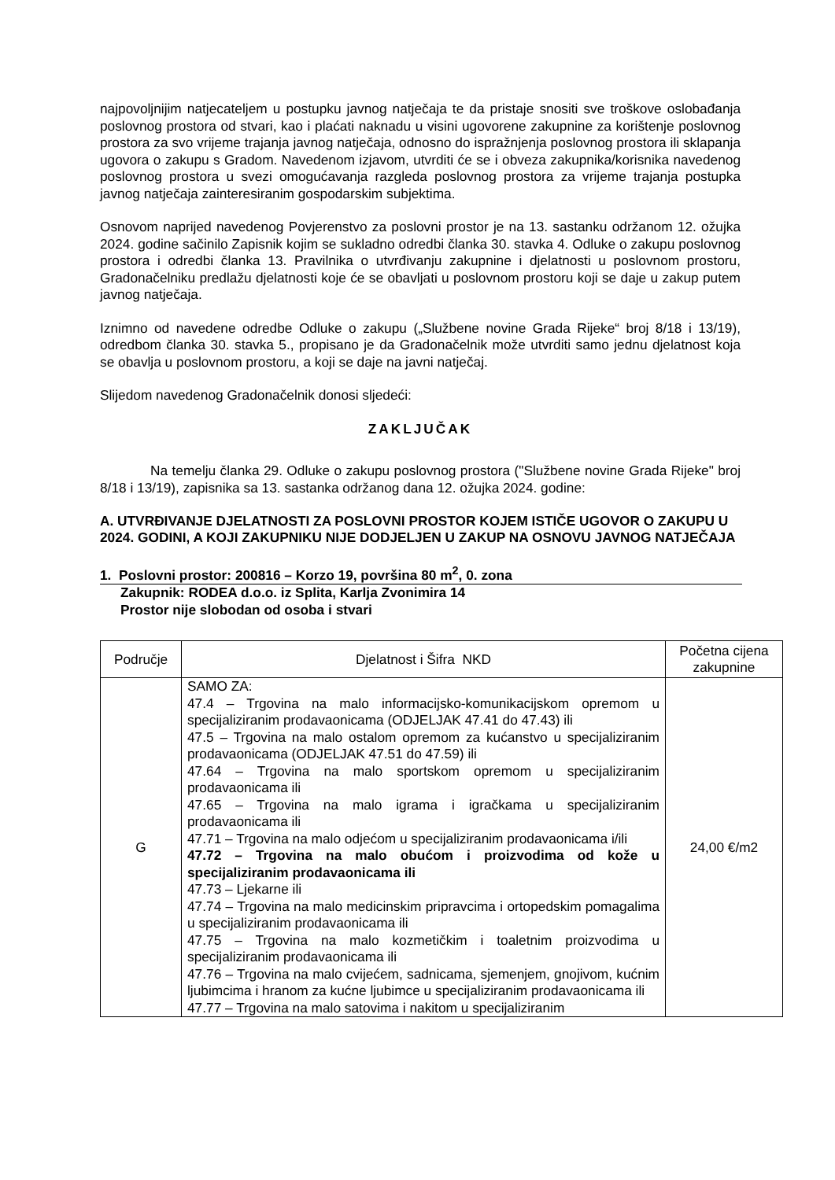najpovoljnijim natjecateljem u postupku javnog natječaja te da pristaje snositi sve troškove oslobađanja poslovnog prostora od stvari, kao i plaćati naknadu u visini ugovorene zakupnine za korištenje poslovnog prostora za svo vrijeme trajanja javnog natječaja, odnosno do ispražnjenja poslovnog prostora ili sklapanja ugovora o zakupu s Gradom. Navedenom izjavom, utvrditi će se i obveza zakupnika/korisnika navedenog poslovnog prostora u svezi omogućavanja razgleda poslovnog prostora za vrijeme trajanja postupka javnog natječaja zainteresiranim gospodarskim subjektima.
Osnovom naprijed navedenog Povjerenstvo za poslovni prostor je na 13. sastanku održanom 12. ožujka 2024. godine sačinilo Zapisnik kojim se sukladno odredbi članka 30. stavka 4. Odluke o zakupu poslovnog prostora i odredbi članka 13. Pravilnika o utvrđivanju zakupnine i djelatnosti u poslovnom prostoru, Gradonačelniku predlažu djelatnosti koje će se obavljati u poslovnom prostoru koji se daje u zakup putem javnog natječaja.
Iznimno od navedene odredbe Odluke o zakupu („Službene novine Grada Rijeke“ broj 8/18 i 13/19), odredbom članka 30. stavka 5., propisano je da Gradonačelnik može utvrditi samo jednu djelatnost koja se obavlja u poslovnom prostoru, a koji se daje na javni natječaj.
Slijedom navedenog Gradonačelnik donosi sljedeći:
ZAKLJUČAK
Na temelju članka 29. Odluke o zakupu poslovnog prostora ("Službene novine Grada Rijeke" broj 8/18 i 13/19), zapisnika sa 13. sastanka održanog dana 12. ožujka 2024. godine:
A. UTVRĐIVANJE DJELATNOSTI ZA POSLOVNI PROSTOR KOJEM ISTIČE UGOVOR O ZAKUPU U 2024. GODINI, A KOJI ZAKUPNIKU NIJE DODJELJEN U ZAKUP NA OSNOVU JAVNOG NATJEČAJA
1. Poslovni prostor: 200816 – Korzo 19, površina 80 m<sup>2</sup>, 0. zona
Zakupnik: RODEA d.o.o. iz Splita, Karlja Zvonimira 14
Prostor nije slobodan od osoba i stvari
| Područje | Djelatnost i Šifra NKD | Početna cijena zakupnine |
| --- | --- | --- |
| G | SAMO ZA: 47.4 – Trgovina na malo informacijsko-komunikacijskom opremom u specijaliziranim prodavaonicama (ODJELJAK 47.41 do 47.43) ili 47.5 – Trgovina na malo ostalom opremom za kućanstvo u specijaliziranim prodavaonicama (ODJELJAK 47.51 do 47.59) ili 47.64 – Trgovina na malo sportskom opremom u specijaliziranim prodavaonicama ili 47.65 – Trgovina na malo igrama i igračkama u specijaliziranim prodavaonicama ili 47.71 – Trgovina na malo odjećom u specijaliziranim prodavaonicama i/ili 47.72 – Trgovina na malo obućom i proizvodima od kože u specijaliziranim prodavaonicama ili 47.73 – Ljekarne ili 47.74 – Trgovina na malo medicinskim pripravcima i ortopedskim pomagalima u specijaliziranim prodavaonicama ili 47.75 – Trgovina na malo kozmetičkim i toaletnim proizvodima u specijaliziranim prodavaonicama ili 47.76 – Trgovina na malo cvijećem, sadnicama, sjemenjem, gnojivom, kućnim ljubimcima i hranom za kućne ljubimce u specijaliziranim prodavaonicama ili 47.77 – Trgovina na malo satovima i nakitom u specijaliziranim | 24,00 €/m2 |